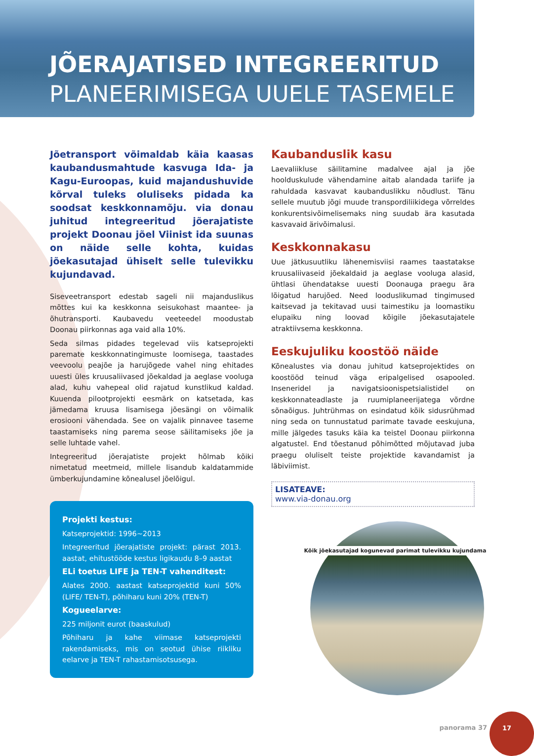JÕERAJATISED INTEGREERITUD
PLANEERIMISEGA UUELE TASEMELE
Jõetransport võimaldab käia kaasas kaubandusmahtude kasvuga Ida- ja Kagu-Euroopas, kuid majandushuvide kõrval tuleks oluliseks pidada ka soodsat keskkonnamõju. via donau juhitud integreeritud jõerajatiste projekt Doonau jõel Viinist ida suunas on näide selle kohta, kuidas jõekasutajad ühiselt selle tulevikku kujundavad.
Siseveetransport edestab sageli nii majanduslikus mõttes kui ka keskkonna seisukohast maantee- ja õhutransporti. Kaubavedu veeteedel moodustab Doonau piirkonnas aga vaid alla 10%.
Seda silmas pidades tegelevad viis katseprojekti paremate keskkonnatingimuste loomisega, taastades veevoolu peajõe ja harujõgede vahel ning ehitades uuesti üles kruusaliivased jõekaldad ja aeglase vooluga alad, kuhu vahepeal olid rajatud kunstlikud kaldad. Kuuenda pilootprojekti eesmärk on katsetada, kas jämedama kruusa lisamisega jõesängi on võimalik erosiooni vähendada. See on vajalik pinnavee taseme taastamiseks ning parema seose säilitamiseks jõe ja selle luhtade vahel.
Integreeritud jõerajatiste projekt hõlmab kõiki nimetatud meetmeid, millele lisandub kaldatammide ümberkujundamine kõnealusel jõelõigul.
Projekti kestus:
Katseprojektid: 1996~2013
Integreeritud jõerajatiste projekt: pärast 2013. aastat, ehitustööde kestus ligikaudu 8–9 aastat
ELi toetus LIFE ja TEN-T vahenditest:
Alates 2000. aastast katseprojektid kuni 50% (LIFE/ TEN-T), põhiharu kuni 20% (TEN-T)
Kogueelarve:
225 miljonit eurot (baaskulud)
Põhiharu ja kahe viimase katseprojekti rakendamiseks, mis on seotud ühise riikliku eelarve ja TEN-T rahastamisotsusega.
Kaubanduslik kasu
Laevaliikluse säilitamine madalvee ajal ja jõe hoolduskulude vähendamine aitab alandada tariife ja rahuldada kasvavat kaubanduslikku nõudlust. Tänu sellele muutub jõgi muude transpordiliikidega võrreldes konkurentsivõimelisemaks ning suudab ära kasutada kasvavaid ärivõimalusi.
Keskkonnakasu
Uue jätkusuutliku lähenemisviisi raames taastatakse kruusaliivaseid jõekaldaid ja aeglase vooluga alasid, ühtlasi ühendatakse uuesti Doonauga praegu ära lõigatud harujõed. Need looduslikumad tingimused kaitsevad ja tekitavad uusi taimestiku ja loomastiku elupaiku ning loovad kõigile jõekasutajatele atraktiivsema keskkonna.
Eeskujuliku koostöö näide
Kõnealustes via donau juhitud katseprojektides on koostööd teinud väga eripalgelised osapooled. Inseneridel ja navigatsioonispetsialistidel on keskkonnateadlaste ja ruumiplaneerijatega võrdne sõnaõigus. Juhtrühmas on esindatud kõik sidusrühmad ning seda on tunnustatud parimate tavade eeskujuna, mille jälgedes tasuks käia ka teistel Doonau piirkonna algatustel. End tõestanud põhimõtted mõjutavad juba praegu oluliselt teiste projektide kavandamist ja läbiviimist.
LISATEAVE:
www.via-donau.org
Kõik jõekasutajad kogunevad parimat tulevikku kujundama
panorama 37
17